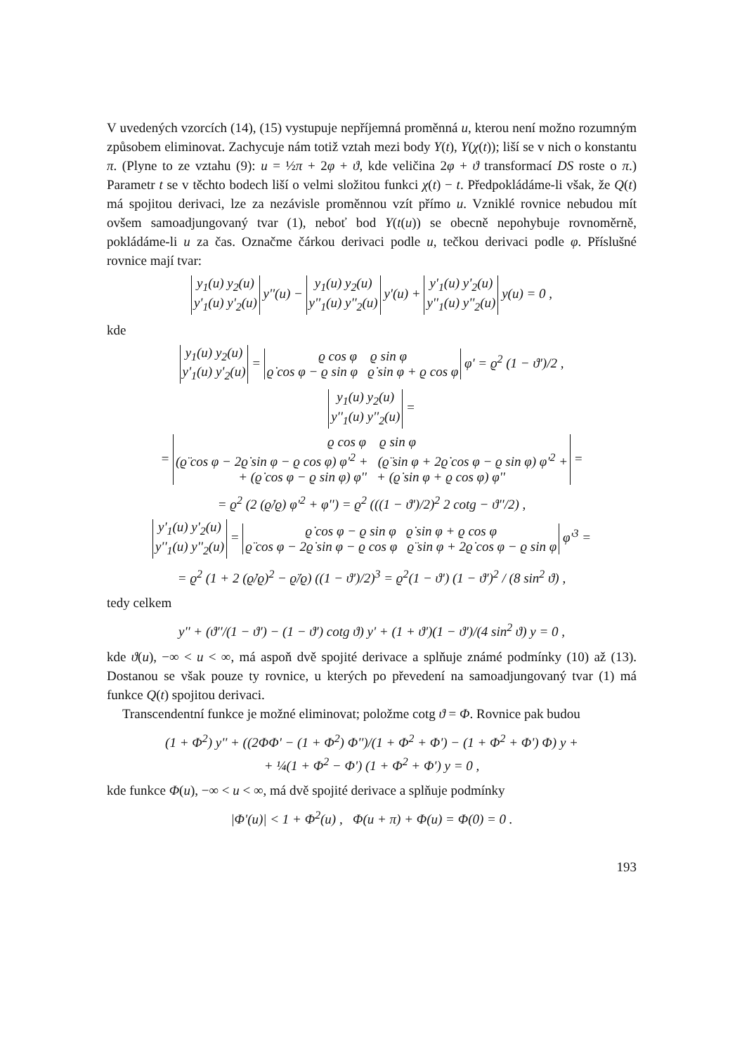V uvedených vzorcích (14), (15) vystupuje nepříjemná proměnná u, kterou není možno rozumným způsobem eliminovat. Zachycuje nám totiž vztah mezi body Y(t), Y(χ(t)); liší se v nich o konstantu π. (Plyne to ze vztahu (9): u = ½π + 2φ + ϑ, kde veličina 2φ + ϑ transformací DS roste o π.) Parametr t se v těchto bodech liší o velmi složitou funkci χ(t) − t. Předpokládáme-li však, že Q(t) má spojitou derivaci, lze za nezávisle proměnnou vzít přímo u. Vzniklé rovnice nebudou mít ovšem samoadjungovaný tvar (1), neboť bod Y(t(u)) se obecně nepohybuje rovnoměrně, pokládáme-li u za čas. Označme čárkou derivaci podle u, tečkou derivaci podle φ. Příslušné rovnice mají tvar:
y<sub>1</sub>(u) y<sub>2</sub>(u)
y'<sub>1</sub>(u) y'<sub>2</sub>(u) y''(u) − y<sub>1</sub>(u) y<sub>2</sub>(u)
y''<sub>1</sub>(u) y''<sub>2</sub>(u) y'(u) + y'<sub>1</sub>(u) y'<sub>2</sub>(u)
y''<sub>1</sub>(u) y''<sub>2</sub>(u) y(u) = 0 ,
kde
y<sub>1</sub>(u) y<sub>2</sub>(u)
y'<sub>1</sub>(u) y'<sub>2</sub>(u) = ϱ cos φ ϱ sin φ
ϱ̇ cos φ − ϱ sin φ ϱ̇ sin φ + ϱ cos φ φ' = ϱ<sup>2</sup> (1 − ϑ')/2 ,
y<sub>1</sub>(u) y<sub>2</sub>(u)
y''<sub>1</sub>(u) y''<sub>2</sub>(u) =
= ϱ cos φ ϱ sin φ
(ϱ̈ cos φ − 2ϱ̇ sin φ − ϱ cos φ) φ'<sup>2</sup> + (ϱ̈ sin φ + 2ϱ̇ cos φ − ϱ sin φ) φ'<sup>2</sup> +
+ (ϱ̇ cos φ − ϱ sin φ) φ'' + (ϱ̇ sin φ + ϱ cos φ) φ'' =
= ϱ<sup>2</sup> (2 (ϱ̇/ϱ) φ'<sup>2</sup> + φ'') = ϱ<sup>2</sup> (((1 − ϑ')/2)<sup>2</sup> 2 cotg − ϑ''/2) ,
y'<sub>1</sub>(u) y'<sub>2</sub>(u)
y''<sub>1</sub>(u) y''<sub>2</sub>(u) = ϱ̇ cos φ − ϱ sin φ ϱ̇ sin φ + ϱ cos φ
ϱ̈ cos φ − 2ϱ̇ sin φ − ϱ cos φ ϱ̈ sin φ + 2ϱ̇ cos φ − ϱ sin φ φ'<sup>3</sup> =
= ϱ<sup>2</sup> (1 + 2 (ϱ̇/ϱ)<sup>2</sup> − ϱ̈/ϱ) ((1 − ϑ')/2)<sup>3</sup> = ϱ<sup>2</sup>(1 − ϑ') (1 − ϑ')<sup>2</sup> / (8 sin<sup>2</sup> ϑ) ,
tedy celkem
y'' + (ϑ''/(1 − ϑ') − (1 − ϑ') cotg ϑ) y' + (1 + ϑ')(1 − ϑ')/(4 sin<sup>2</sup> ϑ) y = 0 ,
kde ϑ(u), −∞ < u < ∞, má aspoň dvě spojité derivace a splňuje známé podmínky (10) až (13). Dostanou se však pouze ty rovnice, u kterých po převedení na samoadjungovaný tvar (1) má funkce Q(t) spojitou derivaci.
Transcendentní funkce je možné eliminovat; položme cotg ϑ = Φ. Rovnice pak budou
(1 + Φ<sup>2</sup>) y'' + ((2ΦΦ' − (1 + Φ<sup>2</sup>) Φ'')/(1 + Φ<sup>2</sup> + Φ') − (1 + Φ<sup>2</sup> + Φ') Φ) y +
+ ¼(1 + Φ<sup>2</sup> − Φ') (1 + Φ<sup>2</sup> + Φ') y = 0 ,
kde funkce Φ(u), −∞ < u < ∞, má dvě spojité derivace a splňuje podmínky
|Φ'(u)| < 1 + Φ<sup>2</sup>(u) , Φ(u + π) + Φ(u) = Φ(0) = 0 .
193